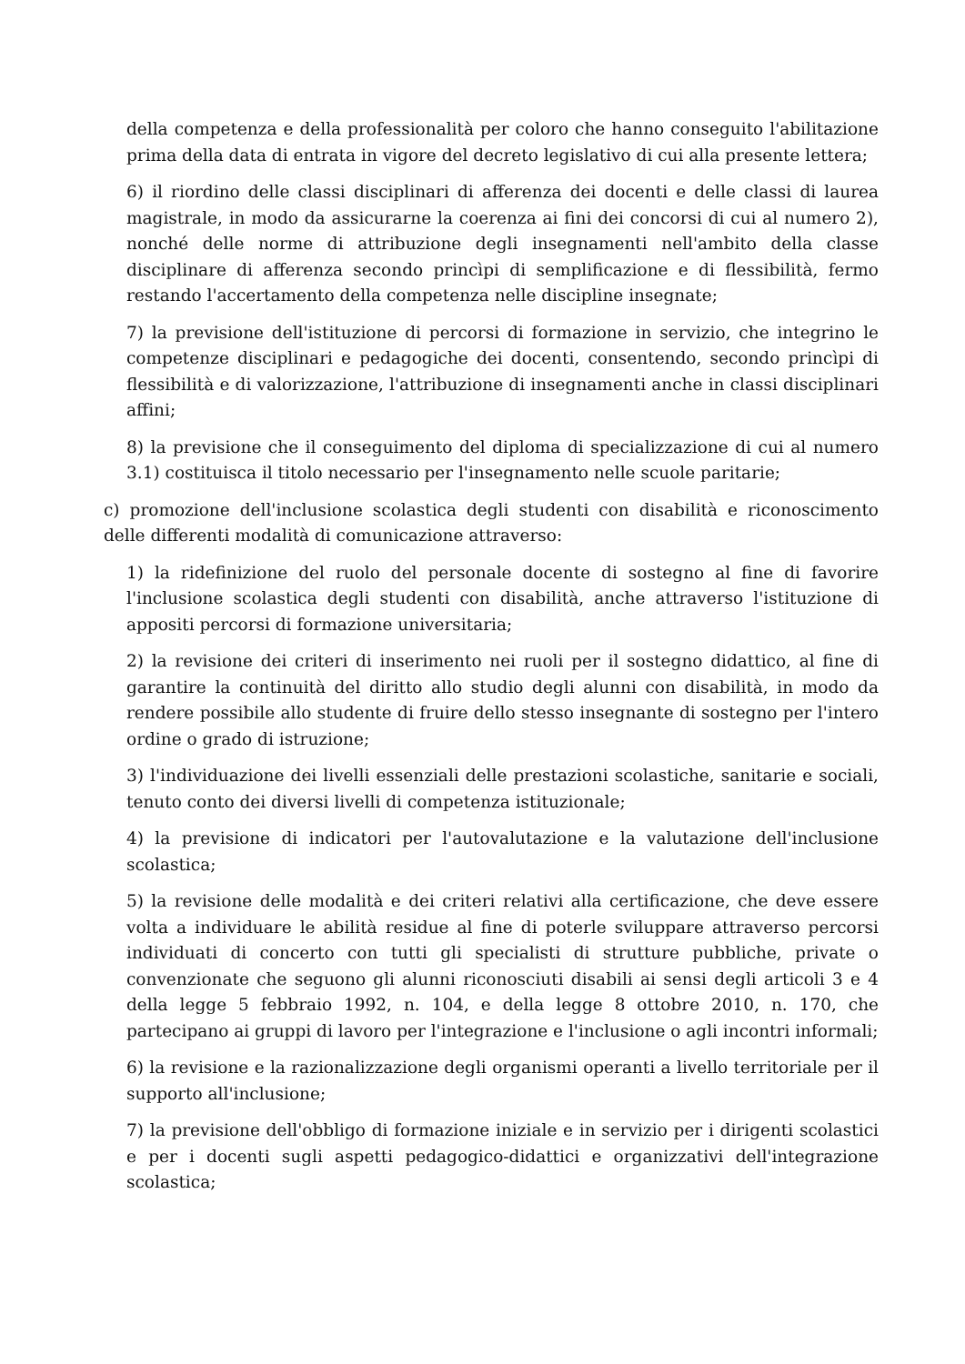della competenza e della professionalità per coloro che hanno conseguito l'abilitazione prima della data di entrata in vigore del decreto legislativo di cui alla presente lettera;
6) il riordino delle classi disciplinari di afferenza dei docenti e delle classi di laurea magistrale, in modo da assicurarne la coerenza ai fini dei concorsi di cui al numero 2), nonché delle norme di attribuzione degli insegnamenti nell'ambito della classe disciplinare di afferenza secondo princìpi di semplificazione e di flessibilità, fermo restando l'accertamento della competenza nelle discipline insegnate;
7) la previsione dell'istituzione di percorsi di formazione in servizio, che integrino le competenze disciplinari e pedagogiche dei docenti, consentendo, secondo princìpi di flessibilità e di valorizzazione, l'attribuzione di insegnamenti anche in classi disciplinari affini;
8) la previsione che il conseguimento del diploma di specializzazione di cui al numero 3.1) costituisca il titolo necessario per l'insegnamento nelle scuole paritarie;
c) promozione dell'inclusione scolastica degli studenti con disabilità e riconoscimento delle differenti modalità di comunicazione attraverso:
1) la ridefinizione del ruolo del personale docente di sostegno al fine di favorire l'inclusione scolastica degli studenti con disabilità, anche attraverso l'istituzione di appositi percorsi di formazione universitaria;
2) la revisione dei criteri di inserimento nei ruoli per il sostegno didattico, al fine di garantire la continuità del diritto allo studio degli alunni con disabilità, in modo da rendere possibile allo studente di fruire dello stesso insegnante di sostegno per l'intero ordine o grado di istruzione;
3) l'individuazione dei livelli essenziali delle prestazioni scolastiche, sanitarie e sociali, tenuto conto dei diversi livelli di competenza istituzionale;
4) la previsione di indicatori per l'autovalutazione e la valutazione dell'inclusione scolastica;
5) la revisione delle modalità e dei criteri relativi alla certificazione, che deve essere volta a individuare le abilità residue al fine di poterle sviluppare attraverso percorsi individuati di concerto con tutti gli specialisti di strutture pubbliche, private o convenzionate che seguono gli alunni riconosciuti disabili ai sensi degli articoli 3 e 4 della legge 5 febbraio 1992, n. 104, e della legge 8 ottobre 2010, n. 170, che partecipano ai gruppi di lavoro per l'integrazione e l'inclusione o agli incontri informali;
6) la revisione e la razionalizzazione degli organismi operanti a livello territoriale per il supporto all'inclusione;
7) la previsione dell'obbligo di formazione iniziale e in servizio per i dirigenti scolastici e per i docenti sugli aspetti pedagogico-didattici e organizzativi dell'integrazione scolastica;